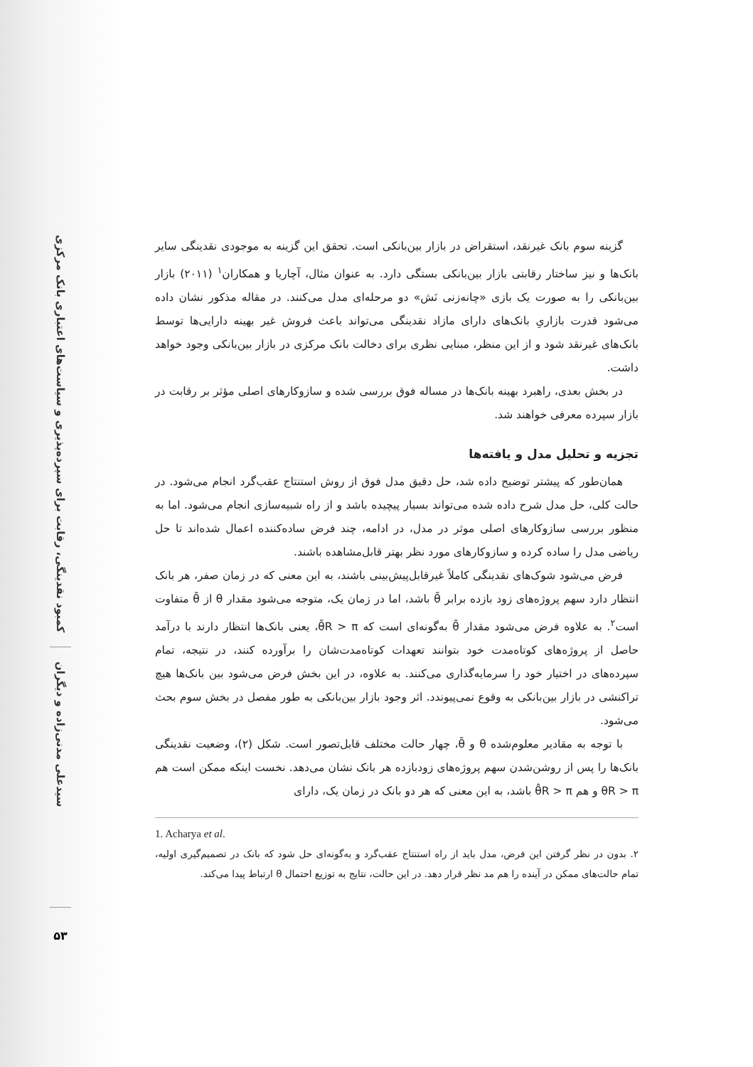کمبود نقدینگی، رقابت برای سپرده‌پذیری و سیاست‌های اعتباری بانک مرکزی
سیدعلی مدنی‌زاده و دیگران
۵۳
گزینه سوم بانک غیرنقد، استقراض در بازار بین‌بانکی است. تحقق این گزینه به موجودی نقدینگی سایر بانک‌ها و نیز ساختار رقابتی بازار بین‌بانکی بستگی دارد. به عنوان مثال، آچاریا و همکاران<sup>۱</sup> (۲۰۱۱) بازار بین‌بانکی را به صورت یک بازی «چانه‌زنی نَش» دو مرحله‌ای مدل می‌کنند. در مقاله مذکور نشان داده می‌شود قدرت بازاریِ بانک‌های دارای مازاد نقدینگی می‌تواند باعث فروش غیر بهینه دارایی‌ها توسط بانک‌های غیرنقد شود و از این منظر، مبنایی نظری برای دخالت بانک مرکزی در بازار بین‌بانکی وجود خواهد داشت.
در بخش بعدی، راهبرد بهینه بانک‌ها در مساله فوق بررسی شده و سازوکارهای اصلی مؤثر بر رقابت در بازار سپرده معرفی خواهند شد.
تجزیه و تحلیل مدل و یافته‌ها
همان‌طور که پیشتر توضیح داده شد، حل دقیق مدل فوق از روش استنتاج عقب‌گرد انجام می‌شود. در حالت کلی، حل مدل شرح داده شده می‌تواند بسیار پیچیده باشد و از راه شبیه‌سازی انجام می‌شود. اما به منظور بررسی سازوکارهای اصلی موثر در مدل، در ادامه، چند فرض ساده‌کننده اعمال شده‌اند تا حل ریاضی مدل را ساده کرده و سازوکارهای مورد نظر بهتر قابل‌مشاهده باشند.
فرض می‌شود شوک‌های نقدینگی کاملاً غیرقابل‌پیش‌بینی باشند، به این معنی که در زمان صفر، هر بانک انتظار دارد سهم پروژه‌های زود بازده برابر θ̄ باشد، اما در زمان یک، متوجه می‌شود مقدار θ از θ̄ متفاوت است<sup>۲</sup>. به علاوه فرض می‌شود مقدار θ̄ به‌گونه‌ای است که θ̄R > π، یعنی بانک‌ها انتظار دارند با درآمد حاصل از پروژه‌های کوتاه‌مدت خود بتوانند تعهدات کوتاه‌مدت‌شان را برآورده کنند، در نتیجه، تمام سپرده‌های در اختیار خود را سرمایه‌گذاری می‌کنند. به علاوه، در این بخش فرض می‌شود بین بانک‌ها هیچ تراکنشی در بازار بین‌بانکی به وقوع نمی‌پیوندد. اثر وجود بازار بین‌بانکی به طور مفصل در بخش سوم بحث می‌شود.
با توجه به مقادیر معلوم‌شده θ و θ̄، چهار حالت مختلف قابل‌تصور است. شکل (۲)، وضعیت نقدینگی بانک‌ها را پس از روشن‌شدن سهم پروژه‌های زودبازده هر بانک نشان می‌دهد. نخست اینکه ممکن است هم θR > π و هم θ̂R > π باشد، به این معنی که هر دو بانک در زمان یک، دارای
1. Acharya et al.
۲. بدون در نظر گرفتن این فرض، مدل باید از راه استنتاج عقب‌گرد و به‌گونه‌ای حل شود که بانک در تصمیم‌گیری اولیه، تمام حالت‌های ممکن در آینده را هم مد نظر قرار دهد. در این حالت، نتایج به توزیع احتمال θ ارتباط پیدا می‌کند.